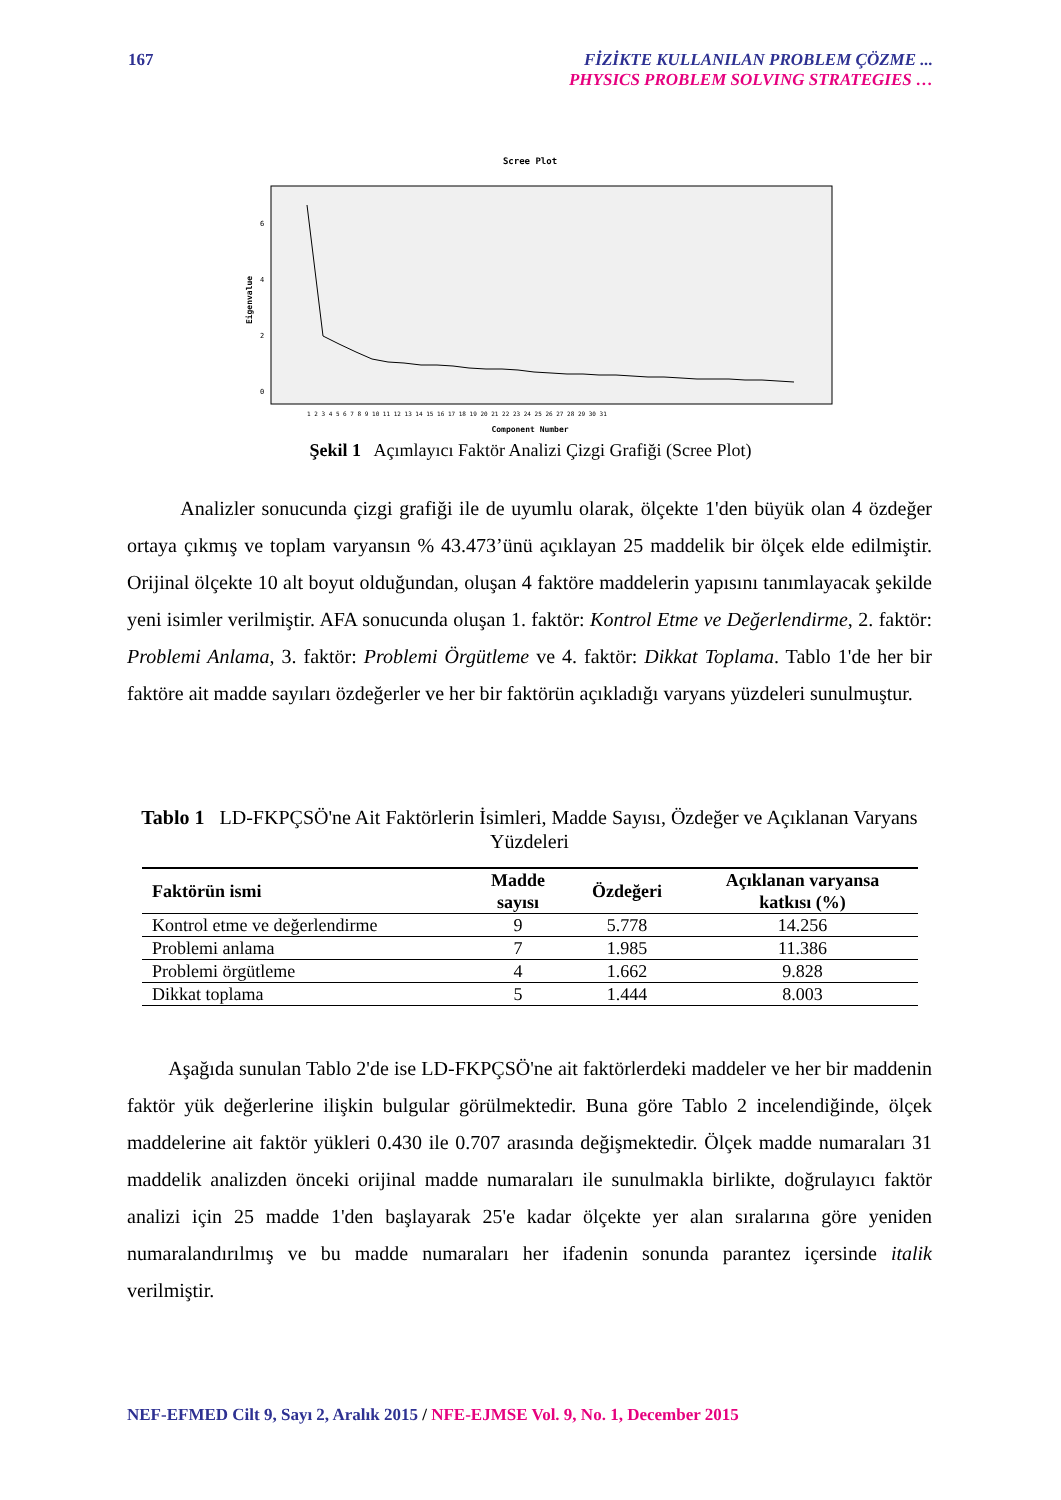167
FİZİKTE KULLANILAN PROBLEM ÇÖZME ...
PHYSICS PROBLEM SOLVING STRATEGIES …
Scree Plot
Eigenvalue
0
2
4
6
Component Number
1 2 3 4 5 6 7 8 9 10 11 12 13 14 15 16 17 18 19 20 21 22 23 24 25 26 27 28 29 30 31
Şekil 1 Açımlayıcı Faktör Analizi Çizgi Grafiği (Scree Plot)
Analizler sonucunda çizgi grafiği ile de uyumlu olarak, ölçekte 1'den büyük olan 4 özdeğer ortaya çıkmış ve toplam varyansın % 43.473’ünü açıklayan 25 maddelik bir ölçek elde edilmiştir. Orijinal ölçekte 10 alt boyut olduğundan, oluşan 4 faktöre maddelerin yapısını tanımlayacak şekilde yeni isimler verilmiştir. AFA sonucunda oluşan 1. faktör: Kontrol Etme ve Değerlendirme, 2. faktör: Problemi Anlama, 3. faktör: Problemi Örgütleme ve 4. faktör: Dikkat Toplama. Tablo 1'de her bir faktöre ait madde sayıları özdeğerler ve her bir faktörün açıkladığı varyans yüzdeleri sunulmuştur.
Tablo 1 LD-FKPÇSÖ'ne Ait Faktörlerin İsimleri, Madde Sayısı, Özdeğer ve Açıklanan Varyans Yüzdeleri
| Faktörün ismi | Madde sayısı | Özdeğeri | Açıklanan varyansa katkısı (%) |
| --- | --- | --- | --- |
| Kontrol etme ve değerlendirme | 9 | 5.778 | 14.256 |
| Problemi anlama | 7 | 1.985 | 11.386 |
| Problemi örgütleme | 4 | 1.662 | 9.828 |
| Dikkat toplama | 5 | 1.444 | 8.003 |
Aşağıda sunulan Tablo 2'de ise LD-FKPÇSÖ'ne ait faktörlerdeki maddeler ve her bir maddenin faktör yük değerlerine ilişkin bulgular görülmektedir. Buna göre Tablo 2 incelendiğinde, ölçek maddelerine ait faktör yükleri 0.430 ile 0.707 arasında değişmektedir. Ölçek madde numaraları 31 maddelik analizden önceki orijinal madde numaraları ile sunulmakla birlikte, doğrulayıcı faktör analizi için 25 madde 1'den başlayarak 25'e kadar ölçekte yer alan sıralarına göre yeniden numaralandırılmış ve bu madde numaraları her ifadenin sonunda parantez içersinde italik verilmiştir.
NEF-EFMED Cilt 9, Sayı 2, Aralık 2015 / NFE-EJMSE Vol. 9, No. 1, December 2015